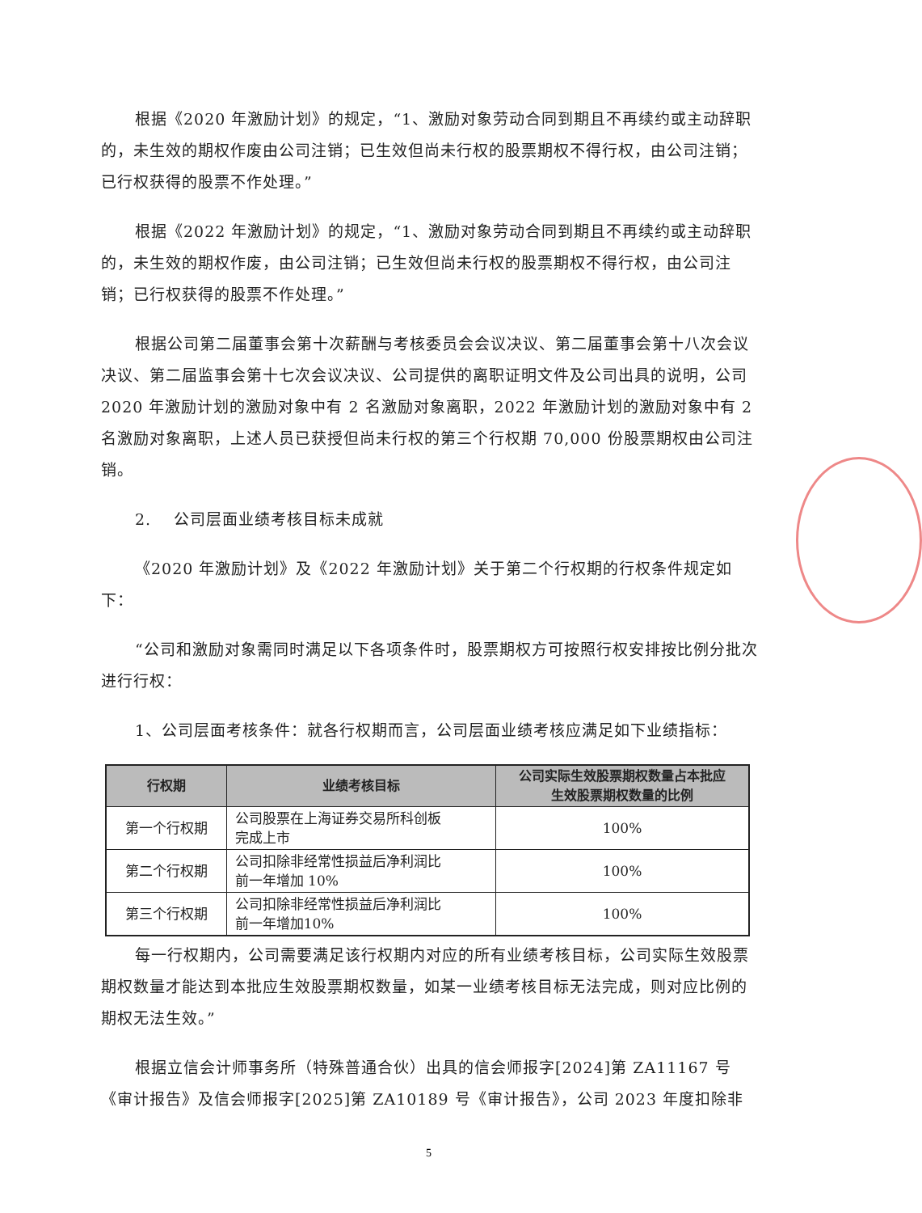根据《2020 年激励计划》的规定，“1、激励对象劳动合同到期且不再续约或主动辞职的，未生效的期权作废由公司注销；已生效但尚未行权的股票期权不得行权，由公司注销；已行权获得的股票不作处理。”
根据《2022 年激励计划》的规定，“1、激励对象劳动合同到期且不再续约或主动辞职的，未生效的期权作废，由公司注销；已生效但尚未行权的股票期权不得行权，由公司注销；已行权获得的股票不作处理。”
根据公司第二届董事会第十次薪酬与考核委员会会议决议、第二届董事会第十八次会议决议、第二届监事会第十七次会议决议、公司提供的离职证明文件及公司出具的说明，公司 2020 年激励计划的激励对象中有 2 名激励对象离职，2022 年激励计划的激励对象中有 2 名激励对象离职，上述人员已获授但尚未行权的第三个行权期 70,000 份股票期权由公司注销。
2. 公司层面业绩考核目标未成就
《2020 年激励计划》及《2022 年激励计划》关于第二个行权期的行权条件规定如下：
“公司和激励对象需同时满足以下各项条件时，股票期权方可按照行权安排按比例分批次进行行权：
1、公司层面考核条件：就各行权期而言，公司层面业绩考核应满足如下业绩指标：
| 行权期 | 业绩考核目标 | 公司实际生效股票期权数量占本批应 生效股票期权数量的比例 |
| --- | --- | --- |
| 第一个行权期 | 公司股票在上海证券交易所科创板 完成上市 | 100% |
| 第二个行权期 | 公司扣除非经常性损益后净利润比 前一年增加 10% | 100% |
| 第三个行权期 | 公司扣除非经常性损益后净利润比 前一年增加10% | 100% |
每一行权期内，公司需要满足该行权期内对应的所有业绩考核目标，公司实际生效股票期权数量才能达到本批应生效股票期权数量，如某一业绩考核目标无法完成，则对应比例的期权无法生效。”
根据立信会计师事务所（特殊普通合伙）出具的信会师报字[2024]第 ZA11167 号《审计报告》及信会师报字[2025]第 ZA10189 号《审计报告》，公司 2023 年度扣除非
5